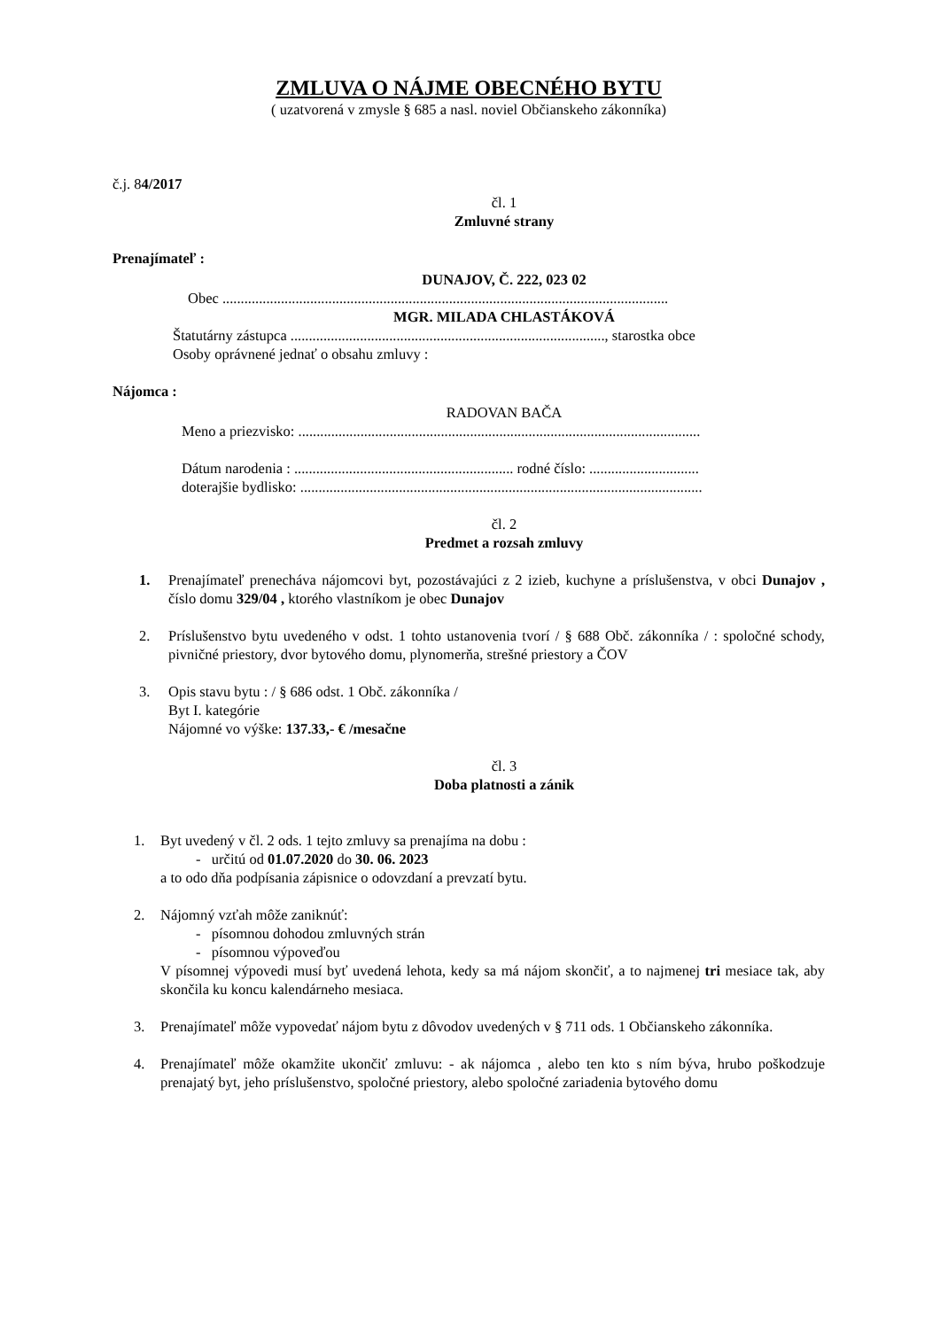ZMLUVA O NÁJME OBECNÉHO BYTU
( uzatvorená v zmysle § 685 a nasl. noviel Občianskeho zákonníka)
č.j. 84/2017
čl. 1
Zmluvné strany
Prenajímateľ :
DUNAJOV, Č. 222, 023 02
Obec ..........................................................................................................................
MGR. MILADA CHLASTÁKOVÁ
Štatutárny zástupca ......................................................................................, starostka obce
Osoby oprávnené jednať o obsahu zmluvy :
Nájomca :
RADOVAN BAČA
Meno a priezvisko: ..............................................................................................................
Dátum narodenia : ............................................................ rodné číslo: ..............................
doterajšie bydlisko: ..............................................................................................................
čl. 2
Predmet a rozsah zmluvy
1. Prenajímateľ prenecháva nájomcovi byt, pozostávajúci z 2 izieb, kuchyne a príslušenstva, v obci Dunajov , číslo domu 329/04 , ktorého vlastníkom je obec Dunajov
2. Príslušenstvo bytu uvedeného v odst. 1 tohto ustanovenia tvorí / § 688 Obč. zákonníka / : spoločné schody, pivničné priestory, dvor bytového domu, plynomerňa, strešné priestory a ČOV
3. Opis stavu bytu : / § 686 odst. 1 Obč. zákonníka /
Byt I. kategórie
Nájomné vo výške: 137.33,- € /mesačne
čl. 3
Doba platnosti a zánik
1. Byt uvedený v čl. 2 ods. 1 tejto zmluvy sa prenajíma na dobu :
- určitú od 01.07.2020 do 30. 06. 2023
a to odo dňa podpísania zápisnice o odovzdaní a prevzatí bytu.
2. Nájomný vzťah môže zaniknúť:
- písomnou dohodou zmluvných strán
- písomnou výpoveďou
V písomnej výpovedi musí byť uvedená lehota, kedy sa má nájom skončiť, a to najmenej tri mesiace tak, aby skončila ku koncu kalendárneho mesiaca.
3. Prenajímateľ môže vypovedať nájom bytu z dôvodov uvedených v § 711 ods. 1 Občianskeho zákonníka.
4. Prenajímateľ môže okamžite ukončiť zmluvu: - ak nájomca , alebo ten kto s ním býva, hrubo poškodzuje prenajatý byt, jeho príslušenstvo, spoločné priestory, alebo spoločné zariadenia bytového domu